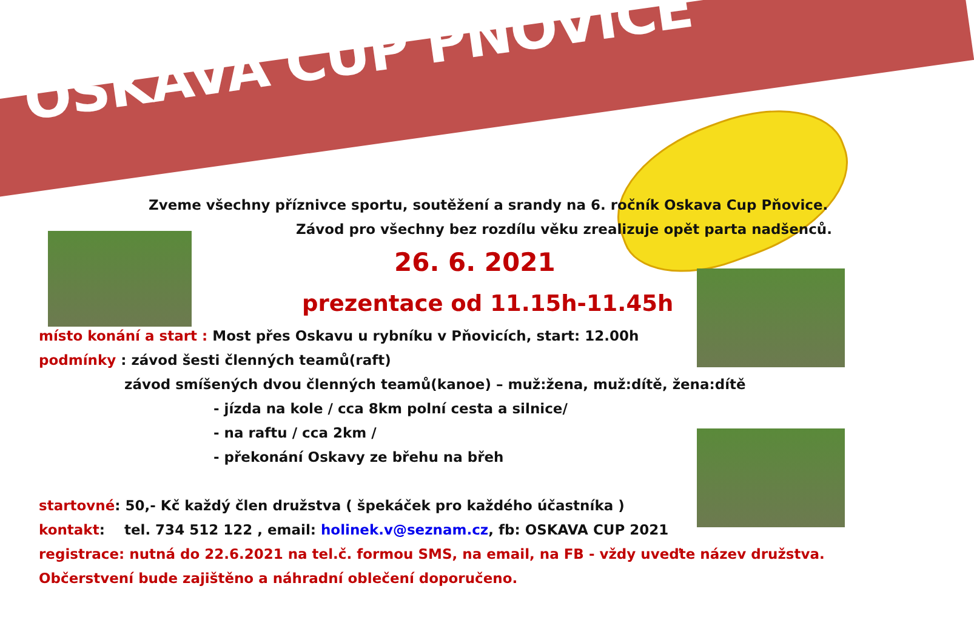OSKAVA CUP PŇOVICE
Zveme všechny příznivce sportu, soutěžení a srandy na 6. ročník Oskava Cup Pňovice.
Závod pro všechny bez rozdílu věku zrealizuje opět parta nadšenců.
26. 6. 2021
prezentace od 11.15h-11.45h
místo konání a start : Most přes Oskavu u rybníku v Pňovicích, start: 12.00h
podmínky : závod šesti členných teamů(raft)
závod smíšených dvou členných teamů(kanoe) – muž:žena, muž:dítě, žena:dítě
- jízda na kole / cca 8km polní cesta a silnice/
- na raftu / cca 2km /
- překonání Oskavy ze břehu na břeh
startovné: 50,- Kč každý člen družstva ( špekáček pro každého účastníka )
kontakt: tel. 734 512 122 , email: holinek.v@seznam.cz, fb: OSKAVA CUP 2021
registrace: nutná do 22.6.2021 na tel.č. formou SMS, na email, na FB - vždy uveďte název družstva.
Občerstvení bude zajištěno a náhradní oblečení doporučeno.